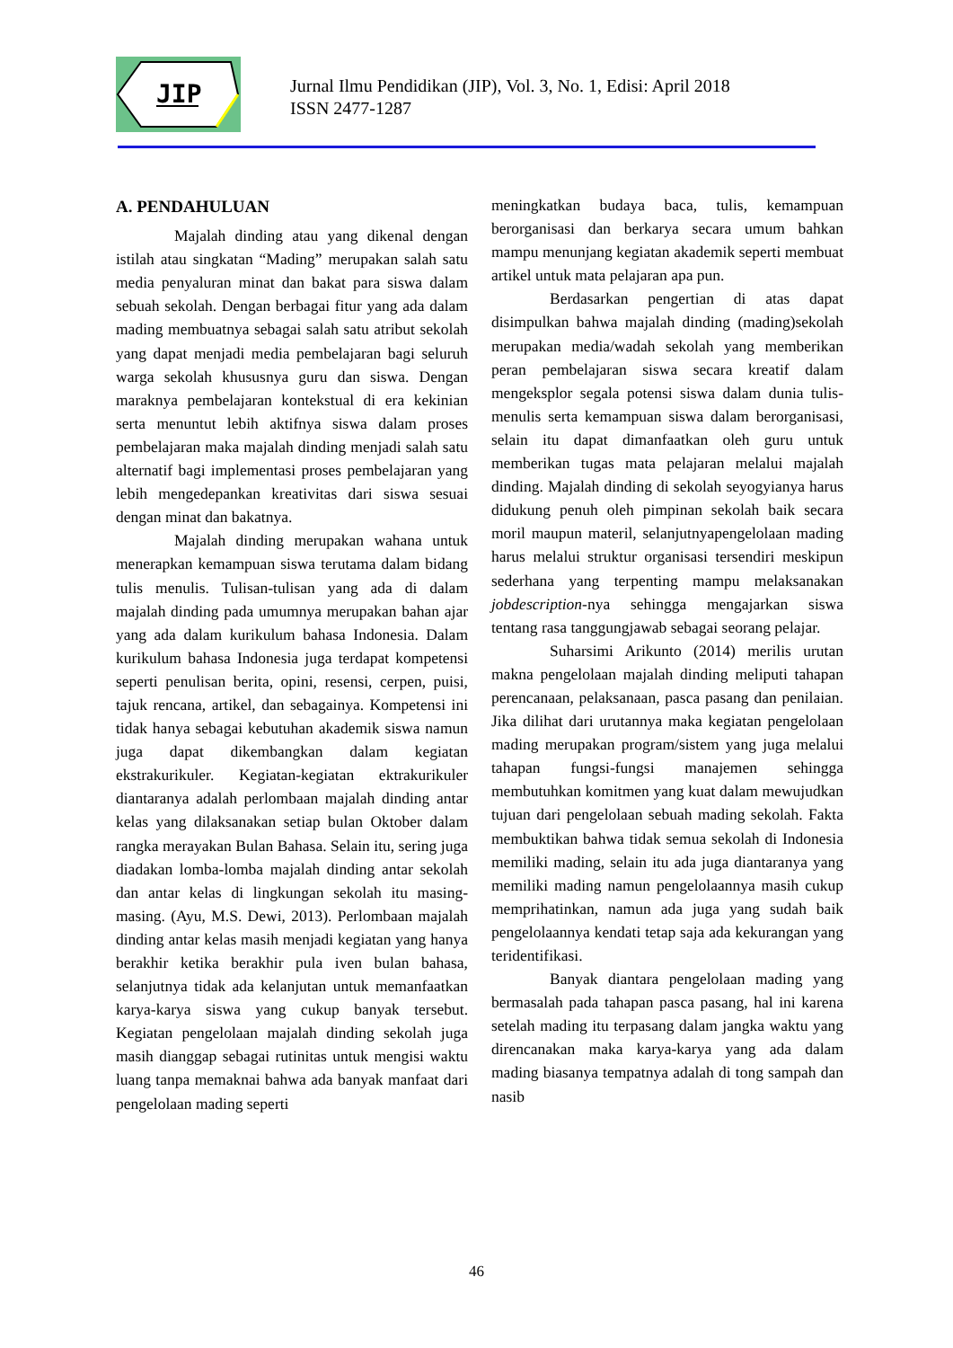JIP
Jurnal Ilmu Pendidikan (JIP), Vol. 3, No. 1, Edisi: April 2018
ISSN 2477-1287
A. PENDAHULUAN
Majalah dinding atau yang dikenal dengan istilah atau singkatan “Mading” merupakan salah satu media penyaluran minat dan bakat para siswa dalam sebuah sekolah. Dengan berbagai fitur yang ada dalam mading membuatnya sebagai salah satu atribut sekolah yang dapat menjadi media pembelajaran bagi seluruh warga sekolah khususnya guru dan siswa. Dengan maraknya pembelajaran kontekstual di era kekinian serta menuntut lebih aktifnya siswa dalam proses pembelajaran maka majalah dinding menjadi salah satu alternatif bagi implementasi proses pembelajaran yang lebih mengedepankan kreativitas dari siswa sesuai dengan minat dan bakatnya.
Majalah dinding merupakan wahana untuk menerapkan kemampuan siswa terutama dalam bidang tulis menulis. Tulisan-tulisan yang ada di dalam majalah dinding pada umumnya merupakan bahan ajar yang ada dalam kurikulum bahasa Indonesia. Dalam kurikulum bahasa Indonesia juga terdapat kompetensi seperti penulisan berita, opini, resensi, cerpen, puisi, tajuk rencana, artikel, dan sebagainya. Kompetensi ini tidak hanya sebagai kebutuhan akademik siswa namun juga dapat dikembangkan dalam kegiatan ekstrakurikuler. Kegiatan-kegiatan ektrakurikuler diantaranya adalah perlombaan majalah dinding antar kelas yang dilaksanakan setiap bulan Oktober dalam rangka merayakan Bulan Bahasa. Selain itu, sering juga diadakan lomba-lomba majalah dinding antar sekolah dan antar kelas di lingkungan sekolah itu masing-masing. (Ayu, M.S. Dewi, 2013). Perlombaan majalah dinding antar kelas masih menjadi kegiatan yang hanya berakhir ketika berakhir pula iven bulan bahasa, selanjutnya tidak ada kelanjutan untuk memanfaatkan karya-karya siswa yang cukup banyak tersebut. Kegiatan pengelolaan majalah dinding sekolah juga masih dianggap sebagai rutinitas untuk mengisi waktu luang tanpa memaknai bahwa ada banyak manfaat dari pengelolaan mading seperti
meningkatkan budaya baca, tulis, kemampuan berorganisasi dan berkarya secara umum bahkan mampu menunjang kegiatan akademik seperti membuat artikel untuk mata pelajaran apa pun.
Berdasarkan pengertian di atas dapat disimpulkan bahwa majalah dinding (mading)sekolah merupakan media/wadah sekolah yang memberikan peran pembelajaran siswa secara kreatif dalam mengeksplor segala potensi siswa dalam dunia tulis-menulis serta kemampuan siswa dalam berorganisasi, selain itu dapat dimanfaatkan oleh guru untuk memberikan tugas mata pelajaran melalui majalah dinding. Majalah dinding di sekolah seyogyianya harus didukung penuh oleh pimpinan sekolah baik secara moril maupun materil, selanjutnyapengelolaan mading harus melalui struktur organisasi tersendiri meskipun sederhana yang terpenting mampu melaksanakan jobdescription-nya sehingga mengajarkan siswa tentang rasa tanggungjawab sebagai seorang pelajar.
Suharsimi Arikunto (2014) merilis urutan makna pengelolaan majalah dinding meliputi tahapan perencanaan, pelaksanaan, pasca pasang dan penilaian. Jika dilihat dari urutannya maka kegiatan pengelolaan mading merupakan program/sistem yang juga melalui tahapan fungsi-fungsi manajemen sehingga membutuhkan komitmen yang kuat dalam mewujudkan tujuan dari pengelolaan sebuah mading sekolah. Fakta membuktikan bahwa tidak semua sekolah di Indonesia memiliki mading, selain itu ada juga diantaranya yang memiliki mading namun pengelolaannya masih cukup memprihatinkan, namun ada juga yang sudah baik pengelolaannya kendati tetap saja ada kekurangan yang teridentifikasi.
Banyak diantara pengelolaan mading yang bermasalah pada tahapan pasca pasang, hal ini karena setelah mading itu terpasang dalam jangka waktu yang direncanakan maka karya-karya yang ada dalam mading biasanya tempatnya adalah di tong sampah dan nasib
46